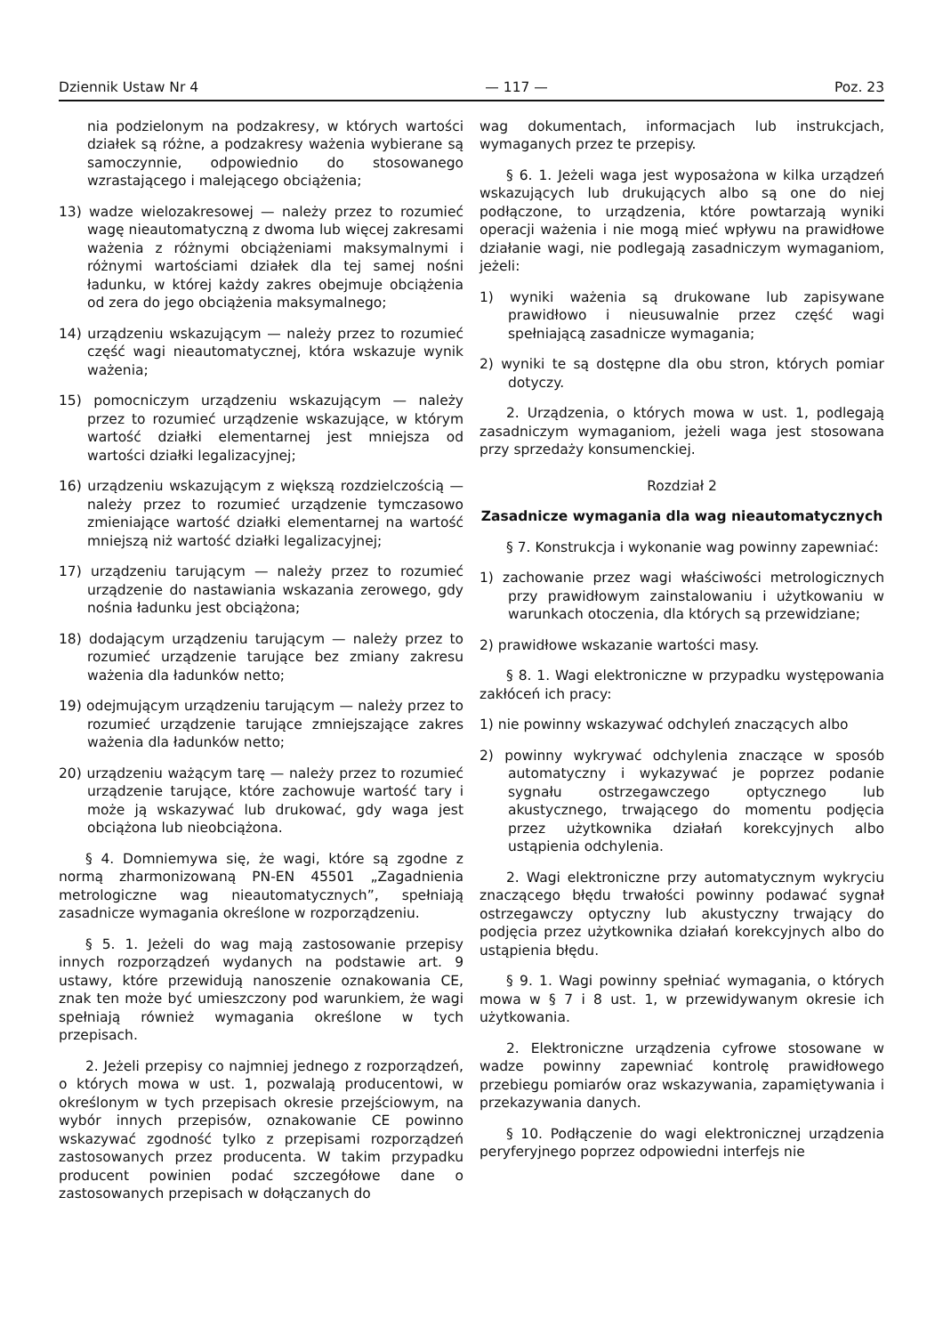Dziennik Ustaw Nr 4 — 117 — Poz. 23
nia podzielonym na podzakresy, w których wartości działek są różne, a podzakresy ważenia wybierane są samoczynnie, odpowiednio do stosowanego wzrastającego i malejącego obciążenia;
13) wadze wielozakresowej — należy przez to rozumieć wagę nieautomatyczną z dwoma lub więcej zakresami ważenia z różnymi obciążeniami maksymalnymi i różnymi wartościami działek dla tej samej nośni ładunku, w której każdy zakres obejmuje obciążenia od zera do jego obciążenia maksymalnego;
14) urządzeniu wskazującym — należy przez to rozumieć część wagi nieautomatycznej, która wskazuje wynik ważenia;
15) pomocniczym urządzeniu wskazującym — należy przez to rozumieć urządzenie wskazujące, w którym wartość działki elementarnej jest mniejsza od wartości działki legalizacyjnej;
16) urządzeniu wskazującym z większą rozdzielczością — należy przez to rozumieć urządzenie tymczasowo zmieniające wartość działki elementarnej na wartość mniejszą niż wartość działki legalizacyjnej;
17) urządzeniu tarującym — należy przez to rozumieć urządzenie do nastawiania wskazania zerowego, gdy nośnia ładunku jest obciążona;
18) dodającym urządzeniu tarującym — należy przez to rozumieć urządzenie tarujące bez zmiany zakresu ważenia dla ładunków netto;
19) odejmującym urządzeniu tarującym — należy przez to rozumieć urządzenie tarujące zmniejszające zakres ważenia dla ładunków netto;
20) urządzeniu ważącym tarę — należy przez to rozumieć urządzenie tarujące, które zachowuje wartość tary i może ją wskazywać lub drukować, gdy waga jest obciążona lub nieobciążona.
§ 4. Domniemywa się, że wagi, które są zgodne z normą zharmonizowaną PN-EN 45501 „Zagadnienia metrologiczne wag nieautomatycznych”, spełniają zasadnicze wymagania określone w rozporządzeniu.
§ 5. 1. Jeżeli do wag mają zastosowanie przepisy innych rozporządzeń wydanych na podstawie art. 9 ustawy, które przewidują nanoszenie oznakowania CE, znak ten może być umieszczony pod warunkiem, że wagi spełniają również wymagania określone w tych przepisach.
2. Jeżeli przepisy co najmniej jednego z rozporządzeń, o których mowa w ust. 1, pozwalają producentowi, w określonym w tych przepisach okresie przejściowym, na wybór innych przepisów, oznakowanie CE powinno wskazywać zgodność tylko z przepisami rozporządzeń zastosowanych przez producenta. W takim przypadku producent powinien podać szczegółowe dane o zastosowanych przepisach w dołączanych do
wag dokumentach, informacjach lub instrukcjach, wymaganych przez te przepisy.
§ 6. 1. Jeżeli waga jest wyposażona w kilka urządzeń wskazujących lub drukujących albo są one do niej podłączone, to urządzenia, które powtarzają wyniki operacji ważenia i nie mogą mieć wpływu na prawidłowe działanie wagi, nie podlegają zasadniczym wymaganiom, jeżeli:
1) wyniki ważenia są drukowane lub zapisywane prawidłowo i nieusuwalnie przez część wagi spełniającą zasadnicze wymagania;
2) wyniki te są dostępne dla obu stron, których pomiar dotyczy.
2. Urządzenia, o których mowa w ust. 1, podlegają zasadniczym wymaganiom, jeżeli waga jest stosowana przy sprzedaży konsumenckiej.
Rozdział 2
Zasadnicze wymagania dla wag nieautomatycznych
§ 7. Konstrukcja i wykonanie wag powinny zapewniać:
1) zachowanie przez wagi właściwości metrologicznych przy prawidłowym zainstalowaniu i użytkowaniu w warunkach otoczenia, dla których są przewidziane;
2) prawidłowe wskazanie wartości masy.
§ 8. 1. Wagi elektroniczne w przypadku występowania zakłóceń ich pracy:
1) nie powinny wskazywać odchyleń znaczących albo
2) powinny wykrywać odchylenia znaczące w sposób automatyczny i wykazywać je poprzez podanie sygnału ostrzegawczego optycznego lub akustycznego, trwającego do momentu podjęcia przez użytkownika działań korekcyjnych albo ustąpienia odchylenia.
2. Wagi elektroniczne przy automatycznym wykryciu znaczącego błędu trwałości powinny podawać sygnał ostrzegawczy optyczny lub akustyczny trwający do podjęcia przez użytkownika działań korekcyjnych albo do ustąpienia błędu.
§ 9. 1. Wagi powinny spełniać wymagania, o których mowa w § 7 i 8 ust. 1, w przewidywanym okresie ich użytkowania.
2. Elektroniczne urządzenia cyfrowe stosowane w wadze powinny zapewniać kontrolę prawidłowego przebiegu pomiarów oraz wskazywania, zapamiętywania i przekazywania danych.
§ 10. Podłączenie do wagi elektronicznej urządzenia peryferyjnego poprzez odpowiedni interfejs nie